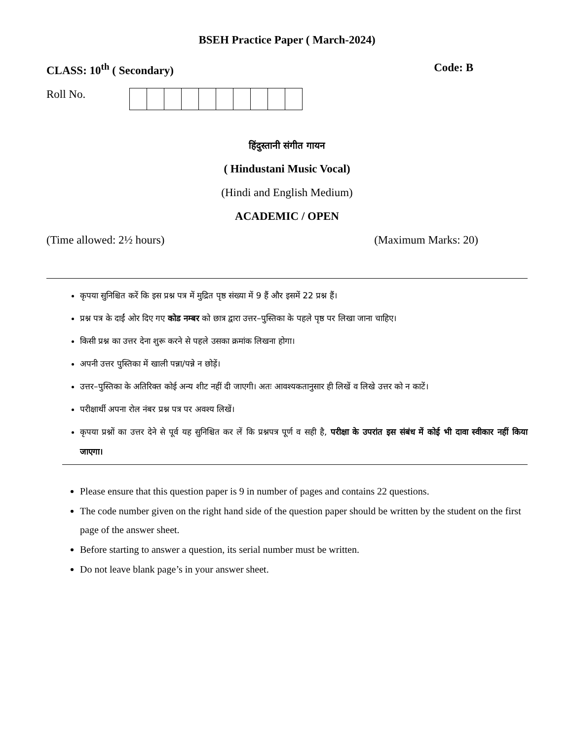BSEH Practice Paper ( March-2024)
CLASS: 10<sup>th</sup> ( Secondary) Code: B
Roll No.
हिंदुस्तानी संगीत गायन
( Hindustani Music Vocal)
(Hindi and English Medium)
ACADEMIC / OPEN
(Time allowed: 2½ hours) (Maximum Marks: 20)
कृपया सुनिश्चित करें कि इस प्रश्न पत्र में मुद्रित पृष्ठ संख्या में 9 हैं और इसमें 22 प्रश्न हैं।
प्रश्न पत्र के दाईं ओर दिए गए कोड नम्बर को छात्र द्वारा उत्तर–पुस्तिका के पहले पृष्ठ पर लिखा जाना चाहिए।
किसी प्रश्न का उत्तर देना शुरू करने से पहले उसका क्रमांक लिखना होगा।
अपनी उत्तर पुस्तिका में खाली पन्ना/पन्ने न छोड़ें।
उत्तर–पुस्तिका के अतिरिक्त कोई अन्य शीट नहीं दी जाएगी। अतः आवश्यकतानुसार ही लिखें व लिखे उत्तर को न काटें।
परीक्षार्थी अपना रोल नंबर प्रश्न पत्र पर अवश्य लिखें।
कृपया प्रश्नों का उत्तर देने से पूर्व यह सुनिश्चित कर लें कि प्रश्नपत्र पूर्ण व सही है, परीक्षा के उपरांत इस संबंध में कोई भी दावा स्वीकार नहीं किया जाएगा।
Please ensure that this question paper is 9 in number of pages and contains 22 questions.
The code number given on the right hand side of the question paper should be written by the student on the first page of the answer sheet.
Before starting to answer a question, its serial number must be written.
Do not leave blank page’s in your answer sheet.